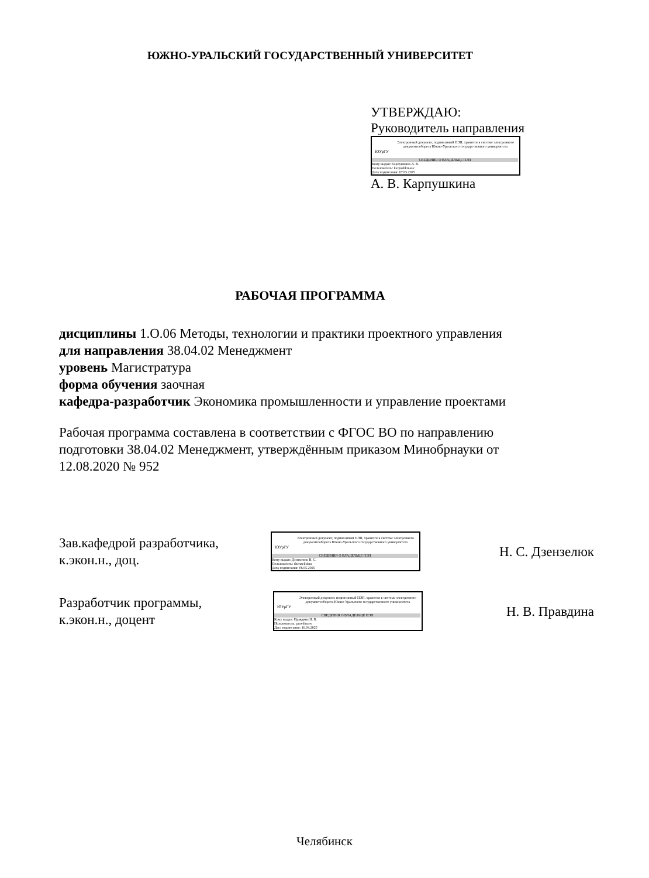ЮЖНО-УРАЛЬСКИЙ ГОСУДАРСТВЕННЫЙ УНИВЕРСИТЕТ
УТВЕРЖДАЮ:
Руководитель направления
ЮУрГУ
Электронный документ, подписанный ПЭП, хранится в системе электронного документооборота Южно-Уральского государственного университета
СВЕДЕНИЯ О ВЛАДЕЛЬЦЕ ПЭП
Кому выдан: Карпушкина А. В.
Пользователь: karpushkinaav
Дата подписания: 07.05.2025
А. В. Карпушкина
РАБОЧАЯ ПРОГРАММА
дисциплины 1.О.06 Методы, технологии и практики проектного управления
для направления 38.04.02 Менеджмент
уровень Магистратура
форма обучения заочная
кафедра-разработчик Экономика промышленности и управление проектами
Рабочая программа составлена в соответствии с ФГОС ВО по направлению подготовки 38.04.02 Менеджмент, утверждённым приказом Минобрнауки от 12.08.2020 № 952
Зав.кафедрой разработчика,
к.экон.н., доц.
ЮУрГУ
Электронный документ, подписанный ПЭП, хранится в системе электронного документооборота Южно-Уральского государственного университета
СВЕДЕНИЯ О ВЛАДЕЛЬЦЕ ПЭП
Кому выдан: Дзензелюк Н. С.
Пользователь: dzenzeliukns
Дата подписания: 06.05.2025
Н. С. Дзензелюк
Разработчик программы,
к.экон.н., доцент
ЮУрГУ
Электронный документ, подписанный ПЭП, хранится в системе электронного документооборота Южно-Уральского государственного университета
СВЕДЕНИЯ О ВЛАДЕЛЬЦЕ ПЭП
Кому выдан: Правдина Н. В.
Пользователь: pravdinanv
Дата подписания: 16.04.2025
Н. В. Правдина
Челябинск